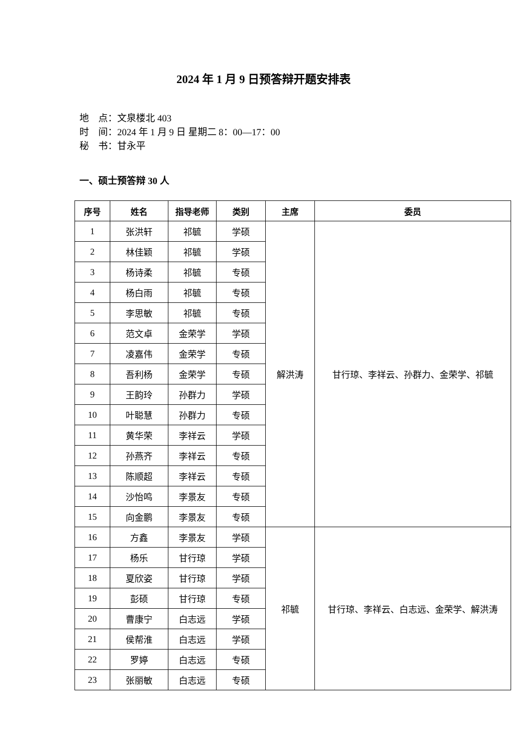2024 年 1 月 9 日预答辩开题安排表
地　点：文泉楼北 403
时　间：2024 年 1 月 9 日 星期二 8：00—17：00
秘　书：甘永平
一、硕士预答辩 30 人
| 序号 | 姓名 | 指导老师 | 类别 | 主席 | 委员 |
| --- | --- | --- | --- | --- | --- |
| 1 | 张洪轩 | 祁毓 | 学硕 | 解洪涛 | 甘行琼、李祥云、孙群力、金荣学、祁毓 |
| 2 | 林佳颖 | 祁毓 | 学硕 | | |
| 3 | 杨诗柔 | 祁毓 | 专硕 | | |
| 4 | 杨白雨 | 祁毓 | 专硕 | | |
| 5 | 李思敏 | 祁毓 | 专硕 | | |
| 6 | 范文卓 | 金荣学 | 学硕 | | |
| 7 | 凌嘉伟 | 金荣学 | 专硕 | | |
| 8 | 吾利杨 | 金荣学 | 专硕 | | |
| 9 | 王韵玲 | 孙群力 | 学硕 | | |
| 10 | 叶聪慧 | 孙群力 | 专硕 | | |
| 11 | 黄华荣 | 李祥云 | 学硕 | | |
| 12 | 孙燕齐 | 李祥云 | 专硕 | | |
| 13 | 陈顺超 | 李祥云 | 专硕 | | |
| 14 | 沙怡鸣 | 李景友 | 专硕 | | |
| 15 | 向金鹏 | 李景友 | 专硕 | | |
| 16 | 方鑫 | 李景友 | 学硕 | 祁毓 | 甘行琼、李祥云、白志远、金荣学、解洪涛 |
| 17 | 杨乐 | 甘行琼 | 学硕 | | |
| 18 | 夏欣姿 | 甘行琼 | 学硕 | | |
| 19 | 彭硕 | 甘行琼 | 专硕 | | |
| 20 | 曹康宁 | 白志远 | 学硕 | | |
| 21 | 侯帮淮 | 白志远 | 学硕 | | |
| 22 | 罗婷 | 白志远 | 专硕 | | |
| 23 | 张丽敏 | 白志远 | 专硕 | | |